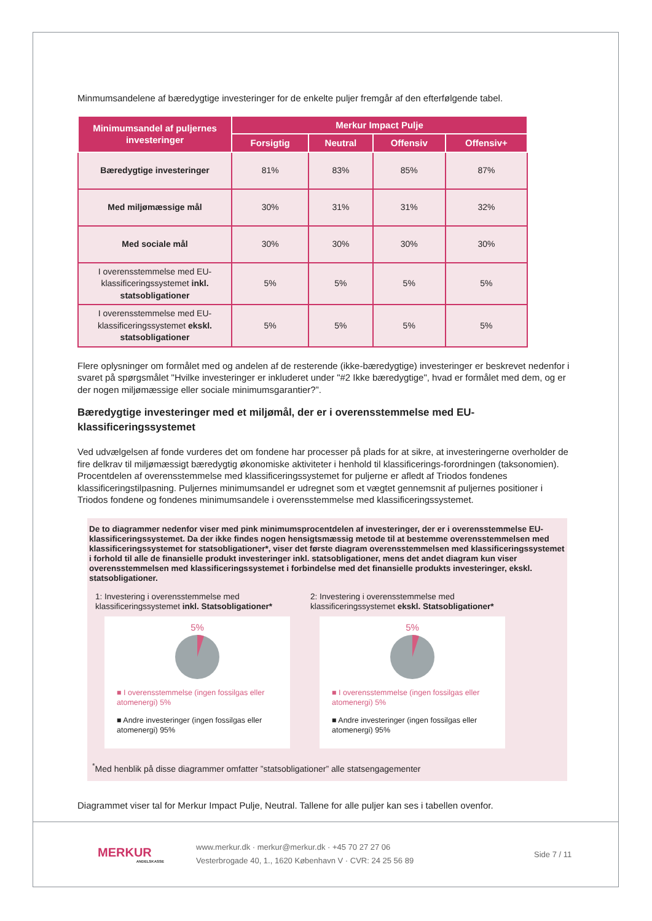Minmumsandelene af bæredygtige investeringer for de enkelte puljer fremgår af den efterfølgende tabel.
| Minimumsandel af puljernes investeringer | Merkur Impact Pulje | | | |
| --- | --- | --- | --- | --- |
| | Forsigtig | Neutral | Offensiv | Offensiv+ |
| Bæredygtige investeringer | 81% | 83% | 85% | 87% |
| Med miljømæssige mål | 30% | 31% | 31% | 32% |
| Med sociale mål | 30% | 30% | 30% | 30% |
| I overensstemmelse med EU-klassificeringssystemet inkl. statsobligationer | 5% | 5% | 5% | 5% |
| I overensstemmelse med EU-klassificeringssystemet ekskl. statsobligationer | 5% | 5% | 5% | 5% |
Flere oplysninger om formålet med og andelen af de resterende (ikke-bæredygtige) investeringer er beskrevet nedenfor i svaret på spørgsmålet "Hvilke investeringer er inkluderet under "#2 Ikke bæredygtige", hvad er formålet med dem, og er der nogen miljømæssige eller sociale minimumsgarantier?”.
Bæredygtige investeringer med et miljømål, der er i overensstemmelse med EU-klassificeringssystemet
Ved udvælgelsen af fonde vurderes det om fondene har processer på plads for at sikre, at investeringerne overholder de fire delkrav til miljømæssigt bæredygtig økonomiske aktiviteter i henhold til klassificerings-forordningen (taksonomien).
Procentdelen af overensstemmelse med klassificeringssystemet for puljerne er afledt af Triodos fondenes klassificeringstilpasning. Puljernes minimumsandel er udregnet som et vægtet gennemsnit af puljernes positioner i Triodos fondene og fondenes minimumsandele i overensstemmelse med klassificeringssystemet.
De to diagrammer nedenfor viser med pink minimumsprocentdelen af investeringer, der er i overensstemmelse EU-klassificeringssystemet. Da der ikke findes nogen hensigtsmæssig metode til at bestemme overensstemmelsen med klassificeringssystemet for statsobligationer*, viser det første diagram overensstemmelsen med klassificeringssystemet i forhold til alle de finansielle produkt investeringer inkl. statsobligationer, mens det andet diagram kun viser overensstemmelsen med klassificeringssystemet i forbindelse med det finansielle produkts investeringer, ekskl. statsobligationer.
1: Investering i overensstemmelse med klassificeringssystemet inkl. Statsobligationer*
5%
■ I overensstemmelse (ingen fossilgas eller atomenergi) 5%
■ Andre investeringer (ingen fossilgas eller atomenergi) 95%
2: Investering i overensstemmelse med klassificeringssystemet ekskl. Statsobligationer*
5%
■ I overensstemmelse (ingen fossilgas eller atomenergi) 5%
■ Andre investeringer (ingen fossilgas eller atomenergi) 95%
<sup>*</sup> Med henblik på disse diagrammer omfatter ”statsobligationer” alle statsengagementer
Diagrammet viser tal for Merkur Impact Pulje, Neutral. Tallene for alle puljer kan ses i tabellen ovenfor.
MERKUR
ANDELSKASSE
www.merkur.dk · merkur@merkur.dk · +45 70 27 27 06
Vesterbrogade 40, 1., 1620 København V · CVR: 24 25 56 89
Side 7 / 11